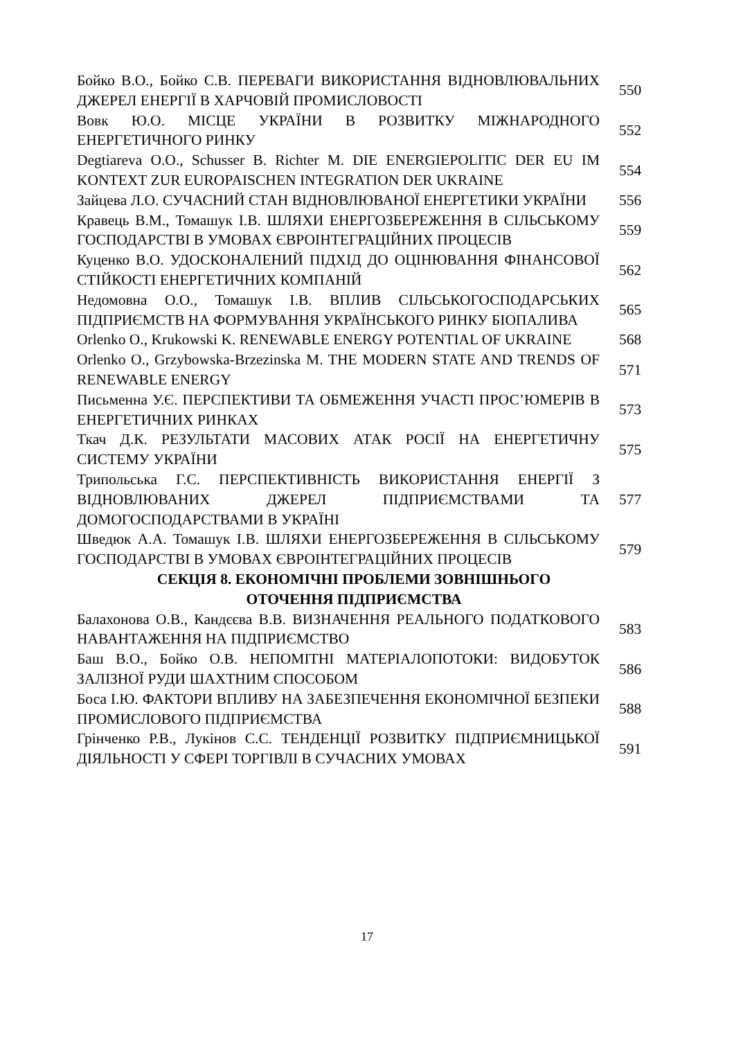| Бойко В.О., Бойко С.В. ПЕРЕВАГИ ВИКОРИСТАННЯ ВІДНОВЛЮВАЛЬНИХ ДЖЕРЕЛ ЕНЕРГІЇ В ХАРЧОВІЙ ПРОМИСЛОВОСТІ | 550 |
| Вовк Ю.О. МІСЦЕ УКРАЇНИ В РОЗВИТКУ МІЖНАРОДНОГО ЕНЕРГЕТИЧНОГО РИНКУ | 552 |
| Degtiareva O.O., Schusser B. Richter M. DIE ENERGIEPOLITIC DER EU IM KONTEXT ZUR EUROPAISCHEN INTEGRATION DER UKRAINE | 554 |
| Зайцева Л.О. СУЧАСНИЙ СТАН ВІДНОВЛЮВАНОЇ ЕНЕРГЕТИКИ УКРАЇНИ | 556 |
| Кравець В.М., Томашук І.В. ШЛЯХИ ЕНЕРГОЗБЕРЕЖЕННЯ В СІЛЬСЬКОМУ ГОСПОДАРСТВІ В УМОВАХ ЄВРОІНТЕГРАЦІЙНИХ ПРОЦЕСІВ | 559 |
| Куценко В.О. УДОСКОНАЛЕНИЙ ПІДХІД ДО ОЦІНЮВАННЯ ФІНАНСОВОЇ СТІЙКОСТІ ЕНЕРГЕТИЧНИХ КОМПАНІЙ | 562 |
| Недомовна О.О., Томашук І.В. ВПЛИВ СІЛЬСЬКОГОСПОДАРСЬКИХ ПІДПРИЄМСТВ НА ФОРМУВАННЯ УКРАЇНСЬКОГО РИНКУ БІОПАЛИВА | 565 |
| Orlenko O., Krukowski K. RENEWABLE ENERGY POTENTIAL OF UKRAINE | 568 |
| Orlenko O., Grzybowska-Brzezinska M. THE MODERN STATE AND TRENDS OF RENEWABLE ENERGY | 571 |
| Письменна У.Є. ПЕРСПЕКТИВИ ТА ОБМЕЖЕННЯ УЧАСТІ ПРОС’ЮМЕРІВ В ЕНЕРГЕТИЧНИХ РИНКАХ | 573 |
| Ткач Д.К. РЕЗУЛЬТАТИ МАСОВИХ АТАК РОСІЇ НА ЕНЕРГЕТИЧНУ СИСТЕМУ УКРАЇНИ | 575 |
| Трипольська Г.С. ПЕРСПЕКТИВНІСТЬ ВИКОРИСТАННЯ ЕНЕРГІЇ З ВІДНОВЛЮВАНИХ ДЖЕРЕЛ ПІДПРИЄМСТВАМИ ТА ДОМОГОСПОДАРСТВАМИ В УКРАЇНІ | 577 |
| Шведюк А.А. Томашук І.В. ШЛЯХИ ЕНЕРГОЗБЕРЕЖЕННЯ В СІЛЬСЬКОМУ ГОСПОДАРСТВІ В УМОВАХ ЄВРОІНТЕГРАЦІЙНИХ ПРОЦЕСІВ | 579 |
| СЕКЦІЯ 8. ЕКОНОМІЧНІ ПРОБЛЕМИ ЗОВНІШНЬОГО ОТОЧЕННЯ ПІДПРИЄМСТВА | |
| Балахонова О.В., Кандєєва В.В. ВИЗНАЧЕННЯ РЕАЛЬНОГО ПОДАТКОВОГО НАВАНТАЖЕННЯ НА ПІДПРИЄМСТВО | 583 |
| Баш В.О., Бойко О.В. НЕПОМІТНІ МАТЕРІАЛОПОТОКИ: ВИДОБУТОК ЗАЛІЗНОЇ РУДИ ШАХТНИМ СПОСОБОМ | 586 |
| Боса І.Ю. ФАКТОРИ ВПЛИВУ НА ЗАБЕЗПЕЧЕННЯ ЕКОНОМІЧНОЇ БЕЗПЕКИ ПРОМИСЛОВОГО ПІДПРИЄМСТВА | 588 |
| Грінченко Р.В., Лукінов С.С. ТЕНДЕНЦІЇ РОЗВИТКУ ПІДПРИЄМНИЦЬКОЇ ДІЯЛЬНОСТІ У СФЕРІ ТОРГІВЛІ В СУЧАСНИХ УМОВАХ | 591 |
17